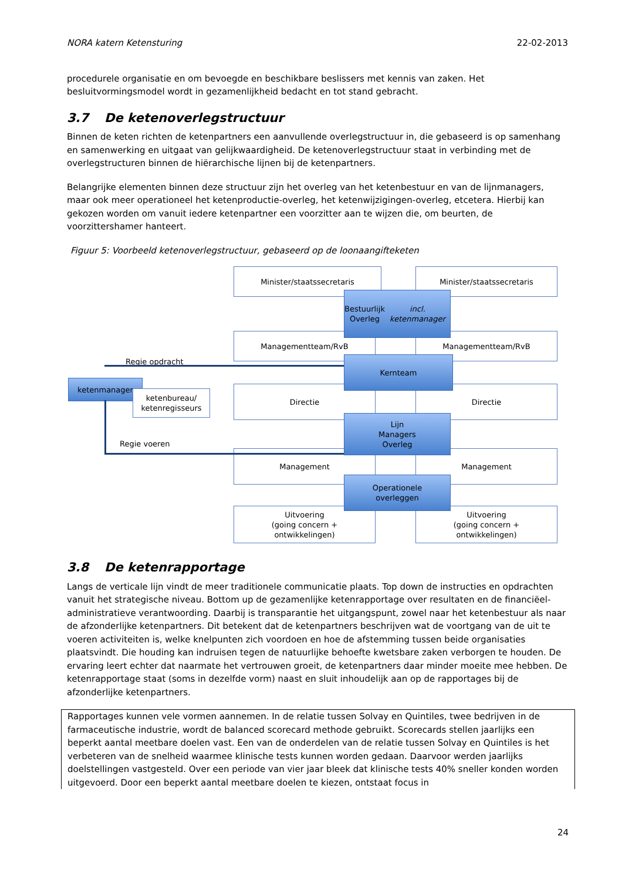NORA katern Ketensturing 22-02-2013
procedurele organisatie en om bevoegde en beschikbare beslissers met kennis van zaken. Het besluitvormingsmodel wordt in gezamenlijkheid bedacht en tot stand gebracht.
3.7 De ketenoverlegstructuur
Binnen de keten richten de ketenpartners een aanvullende overlegstructuur in, die gebaseerd is op samenhang en samenwerking en uitgaat van gelijkwaardigheid. De ketenoverlegstructuur staat in verbinding met de overlegstructuren binnen de hiërarchische lijnen bij de ketenpartners.
Belangrijke elementen binnen deze structuur zijn het overleg van het ketenbestuur en van de lijnmanagers, maar ook meer operationeel het ketenproductie-overleg, het ketenwijzigingen-overleg, etcetera. Hierbij kan gekozen worden om vanuit iedere ketenpartner een voorzitter aan te wijzen die, om beurten, de voorzittershamer hanteert.
Figuur 5: Voorbeeld ketenoverlegstructuur, gebaseerd op de loonaangifteketen
Minister/staatssecretaris Minister/staatssecretaris
Managementteam/RvB Managementteam/RvB
Directie Directie
Management Management
Uitvoering
(going concern +
ontwikkelingen)
Uitvoering
(going concern +
ontwikkelingen)
Bestuurlijk
Overleg
incl. ketenmanager
Kernteam
Lijn
Managers
Overleg
Operationele
overleggen
Regie opdracht
ketenmanager
ketenbureau/
ketenregisseurs
Regie voeren
3.8 De ketenrapportage
Langs de verticale lijn vindt de meer traditionele communicatie plaats. Top down de instructies en opdrachten vanuit het strategische niveau. Bottom up de gezamenlijke ketenrapportage over resultaten en de financiëel-administratieve verantwoording. Daarbij is transparantie het uitgangspunt, zowel naar het ketenbestuur als naar de afzonderlijke ketenpartners. Dit betekent dat de ketenpartners beschrijven wat de voortgang van de uit te voeren activiteiten is, welke knelpunten zich voordoen en hoe de afstemming tussen beide organisaties plaatsvindt. Die houding kan indruisen tegen de natuurlijke behoefte kwetsbare zaken verborgen te houden. De ervaring leert echter dat naarmate het vertrouwen groeit, de ketenpartners daar minder moeite mee hebben. De ketenrapportage staat (soms in dezelfde vorm) naast en sluit inhoudelijk aan op de rapportages bij de afzonderlijke ketenpartners.
Rapportages kunnen vele vormen aannemen. In de relatie tussen Solvay en Quintiles, twee bedrijven in de farmaceutische industrie, wordt de balanced scorecard methode gebruikt. Scorecards stellen jaarlijks een beperkt aantal meetbare doelen vast. Een van de onderdelen van de relatie tussen Solvay en Quintiles is het verbeteren van de snelheid waarmee klinische tests kunnen worden gedaan. Daarvoor werden jaarlijks doelstellingen vastgesteld. Over een periode van vier jaar bleek dat klinische tests 40% sneller konden worden uitgevoerd. Door een beperkt aantal meetbare doelen te kiezen, ontstaat focus in
24